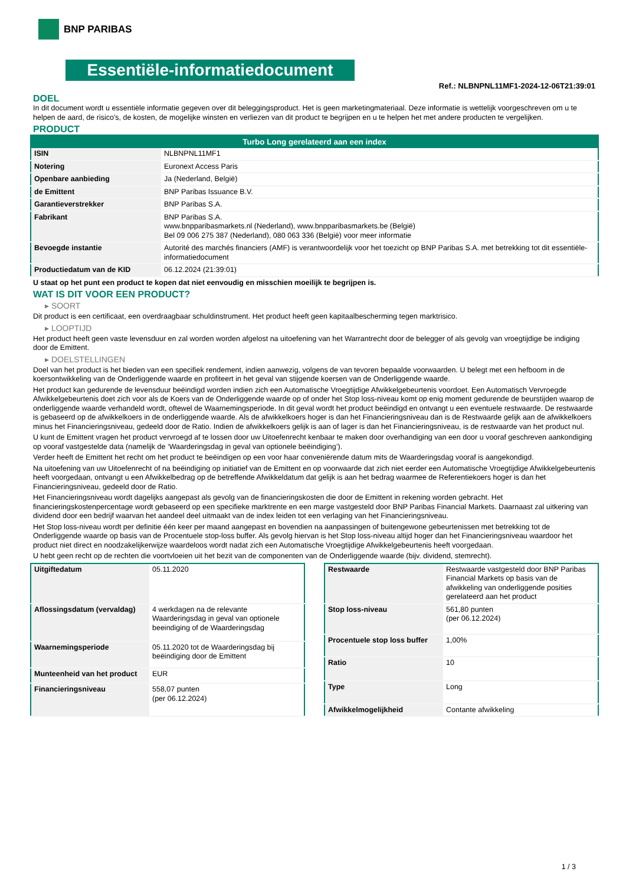BNP PARIBAS
Essentiële-informatiedocument
Ref.: NLBNPNL11MF1-2024-12-06T21:39:01
DOEL
In dit document wordt u essentiële informatie gegeven over dit beleggingsproduct. Het is geen marketingmateriaal. Deze informatie is wettelijk voorgeschreven om u te helpen de aard, de risico's, de kosten, de mogelijke winsten en verliezen van dit product te begrijpen en u te helpen het met andere producten te vergelijken.
PRODUCT
| Turbo Long gerelateerd aan een index | |
| --- | --- |
| ISIN | NLBNPNL11MF1 |
| Notering | Euronext Access Paris |
| Openbare aanbieding | Ja (Nederland, België) |
| de Emittent | BNP Paribas Issuance B.V. |
| Garantieverstrekker | BNP Paribas S.A. |
| Fabrikant | BNP Paribas S.A. www.bnpparibasmarkets.nl (Nederland), www.bnpparibasmarkets.be (België) Bel 09 006 275 387 (Nederland), 080 063 336 (België) voor meer informatie |
| Bevoegde instantie | Autorité des marchés financiers (AMF) is verantwoordelijk voor het toezicht op BNP Paribas S.A. met betrekking tot dit essentiële-informatiedocument |
| Productiedatum van de KID | 06.12.2024 (21:39:01) |
U staat op het punt een product te kopen dat niet eenvoudig en misschien moeilijk te begrijpen is.
WAT IS DIT VOOR EEN PRODUCT?
▸ SOORT
Dit product is een certificaat, een overdraagbaar schuldinstrument. Het product heeft geen kapitaalbescherming tegen marktrisico.
▸ LOOPTIJD
Het product heeft geen vaste levensduur en zal worden worden afgelost na uitoefening van het Warrantrecht door de belegger of als gevolg van vroegtijdige be indiging door de Emittent.
▸ DOELSTELLINGEN
Doel van het product is het bieden van een specifiek rendement, indien aanwezig, volgens de van tevoren bepaalde voorwaarden. U belegt met een hefboom in de koersontwikkeling van de Onderliggende waarde en profiteert in het geval van stijgende koersen van de Onderliggende waarde.
Het product kan gedurende de levensduur beëindigd worden indien zich een Automatische Vroegtijdige Afwikkelgebeurtenis voordoet. Een Automatisch Vervroegde Afwikkelgebeurtenis doet zich voor als de Koers van de Onderliggende waarde op of onder het Stop loss-niveau komt op enig moment gedurende de beurstijden waarop de onderliggende waarde verhandeld wordt, oftewel de Waarnemingsperiode. In dit geval wordt het product beëindigd en ontvangt u een eventuele restwaarde. De restwaarde is gebaseerd op de afwikkelkoers in de onderliggende waarde. Als de afwikkelkoers hoger is dan het Financieringsniveau dan is de Restwaarde gelijk aan de afwikkelkoers minus het Financieringsniveau, gedeeld door de Ratio. Indien de afwikkelkoers gelijk is aan of lager is dan het Financieringsniveau, is de restwaarde van het product nul.
U kunt de Emittent vragen het product vervroegd af te lossen door uw Uitoefenrecht kenbaar te maken door overhandiging van een door u vooraf geschreven aankondiging op vooraf vastgestelde data (namelijk de ‘Waarderingsdag in geval van optionele beëindiging’).
Verder heeft de Emittent het recht om het product te beëindigen op een voor haar conveniërende datum mits de Waarderingsdag vooraf is aangekondigd.
Na uitoefening van uw Uitoefenrecht of na beëindiging op initiatief van de Emittent en op voorwaarde dat zich niet eerder een Automatische Vroegtijdige Afwikkelgebeurtenis heeft voorgedaan, ontvangt u een Afwikkelbedrag op de betreffende Afwikkeldatum dat gelijk is aan het bedrag waarmee de Referentiekoers hoger is dan het Financieringsniveau, gedeeld door de Ratio.
Het Financieringsniveau wordt dagelijks aangepast als gevolg van de financieringskosten die door de Emittent in rekening worden gebracht. Het financieringskostenpercentage wordt gebaseerd op een specifieke marktrente en een marge vastgesteld door BNP Paribas Financial Markets. Daarnaast zal uitkering van dividend door een bedrijf waarvan het aandeel deel uitmaakt van de index leiden tot een verlaging van het Financieringsniveau.
Het Stop loss-niveau wordt per definitie één keer per maand aangepast en bovendien na aanpassingen of buitengewone gebeurtenissen met betrekking tot de Onderliggende waarde op basis van de Procentuele stop-loss buffer. Als gevolg hiervan is het Stop loss-niveau altijd hoger dan het Financieringsniveau waardoor het product niet direct en noodzakelijkerwijze waardeloos wordt nadat zich een Automatische Vroegtijdige Afwikkelgebeurtenis heeft voorgedaan.
U hebt geen recht op de rechten die voortvloeien uit het bezit van de componenten van de Onderliggende waarde (bijv. dividend, stemrecht).
| Uitgiftedatum | 05.11.2020 |
| Aflossingsdatum (vervaldag) | 4 werkdagen na de relevante Waarderingsdag in geval van optionele beeindiging of de Waarderingsdag |
| Waarnemingsperiode | 05.11.2020 tot de Waarderingsdag bij beëindiging door de Emittent |
| Munteenheid van het product | EUR |
| Financieringsniveau | 558,07 punten (per 06.12.2024) |
| Restwaarde | Restwaarde vastgesteld door BNP Paribas Financial Markets op basis van de afwikkeling van onderliggende posities gerelateerd aan het product |
| Stop loss-niveau | 561,80 punten (per 06.12.2024) |
| Procentuele stop loss buffer | 1,00% |
| Ratio | 10 |
| Type | Long |
| Afwikkelmogelijkheid | Contante afwikkeling |
1 / 3